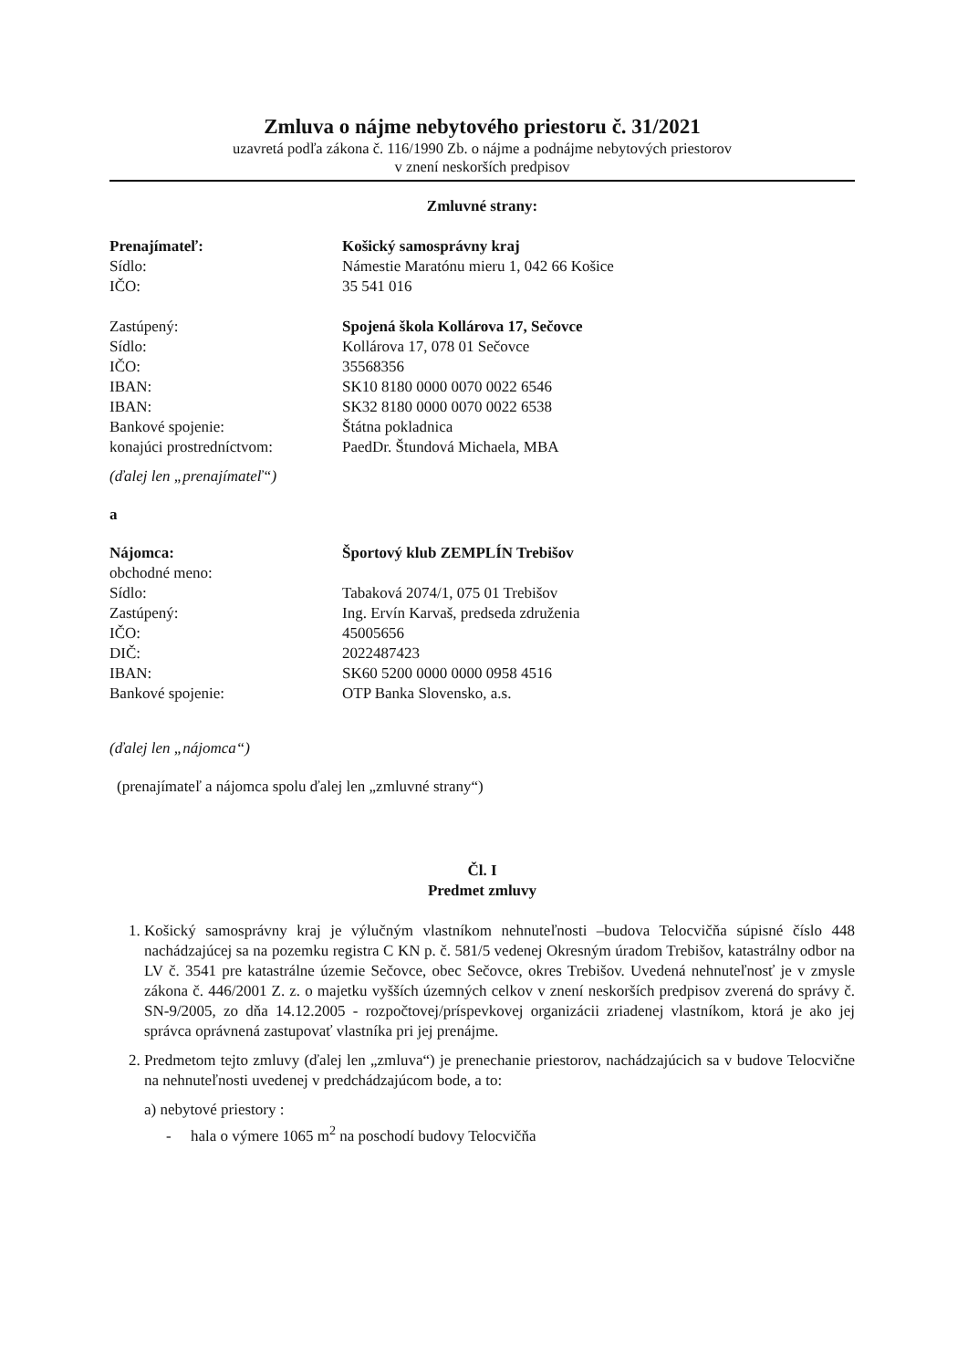Zmluva o nájme nebytového priestoru č. 31/2021
uzavretá podľa zákona č. 116/1990 Zb. o nájme a podnájme nebytových priestorov
v znení neskorších predpisov
Zmluvné strany:
Prenajímateľ: Košický samosprávny kraj
Sídlo: Námestie Maratónu mieru 1, 042 66 Košice
IČO: 35 541 016
Zastúpený: Spojená škola Kollárova 17, Sečovce
Sídlo: Kollárova 17, 078 01 Sečovce
IČO: 35568356
IBAN: SK10 8180 0000 0070 0022 6546
IBAN: SK32 8180 0000 0070 0022 6538
Bankové spojenie: Štátna pokladnica
konajúci prostredníctvom: PaedDr. Štundová Michaela, MBA
(ďalej len „prenajímateľ“)
a
Nájomca: Športový klub ZEMPLÍN Trebišov
obchodné meno:
Sídlo: Tabaková 2074/1, 075 01 Trebišov
Zastúpený: Ing. Ervín Karvaš, predseda združenia
IČO: 45005656
DIČ: 2022487423
IBAN: SK60 5200 0000 0000 0958 4516
Bankové spojenie: OTP Banka Slovensko, a.s.
(ďalej len „nájomca“)
(prenajímateľ a nájomca spolu ďalej len „zmluvné strany“)
Čl. I
Predmet zmluvy
1. Košický samosprávny kraj je výlučným vlastníkom nehnuteľnosti –budova Telocvičňa súpisné číslo 448 nachádzajúcej sa na pozemku registra C KN p. č. 581/5 vedenej Okresným úradom Trebišov, katastrálny odbor na LV č. 3541 pre katastrálne územie Sečovce, obec Sečovce, okres Trebišov. Uvedená nehnuteľnosť je v zmysle zákona č. 446/2001 Z. z. o majetku vyšších územných celkov v znení neskorších predpisov zverená do správy č. SN-9/2005, zo dňa 14.12.2005 - rozpočtovej/príspevkovej organizácii zriadenej vlastníkom, ktorá je ako jej správca oprávnená zastupovať vlastníka pri jej prenájme.
2. Predmetom tejto zmluvy (ďalej len „zmluva“) je prenechanie priestorov, nachádzajúcich sa v budove Telocvične na nehnuteľnosti uvedenej v predchádzajúcom bode, a to:
a) nebytové priestory :
- hala o výmere 1065 m<sup>2</sup> na poschodí budovy Telocvičňa